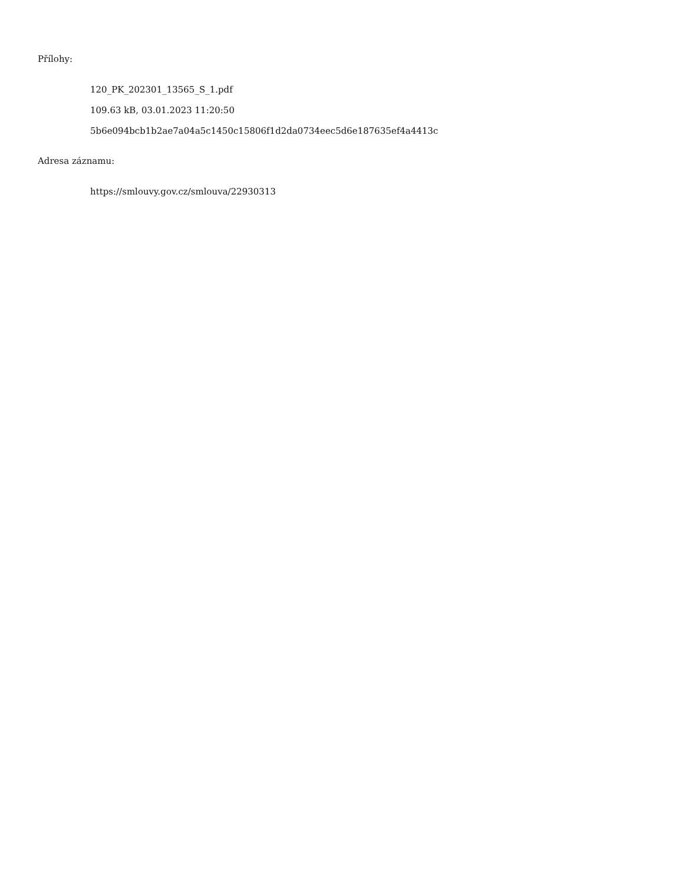Přílohy:
120_PK_202301_13565_S_1.pdf
109.63 kB, 03.01.2023 11:20:50
5b6e094bcb1b2ae7a04a5c1450c15806f1d2da0734eec5d6e187635ef4a4413c
Adresa záznamu:
https://smlouvy.gov.cz/smlouva/22930313